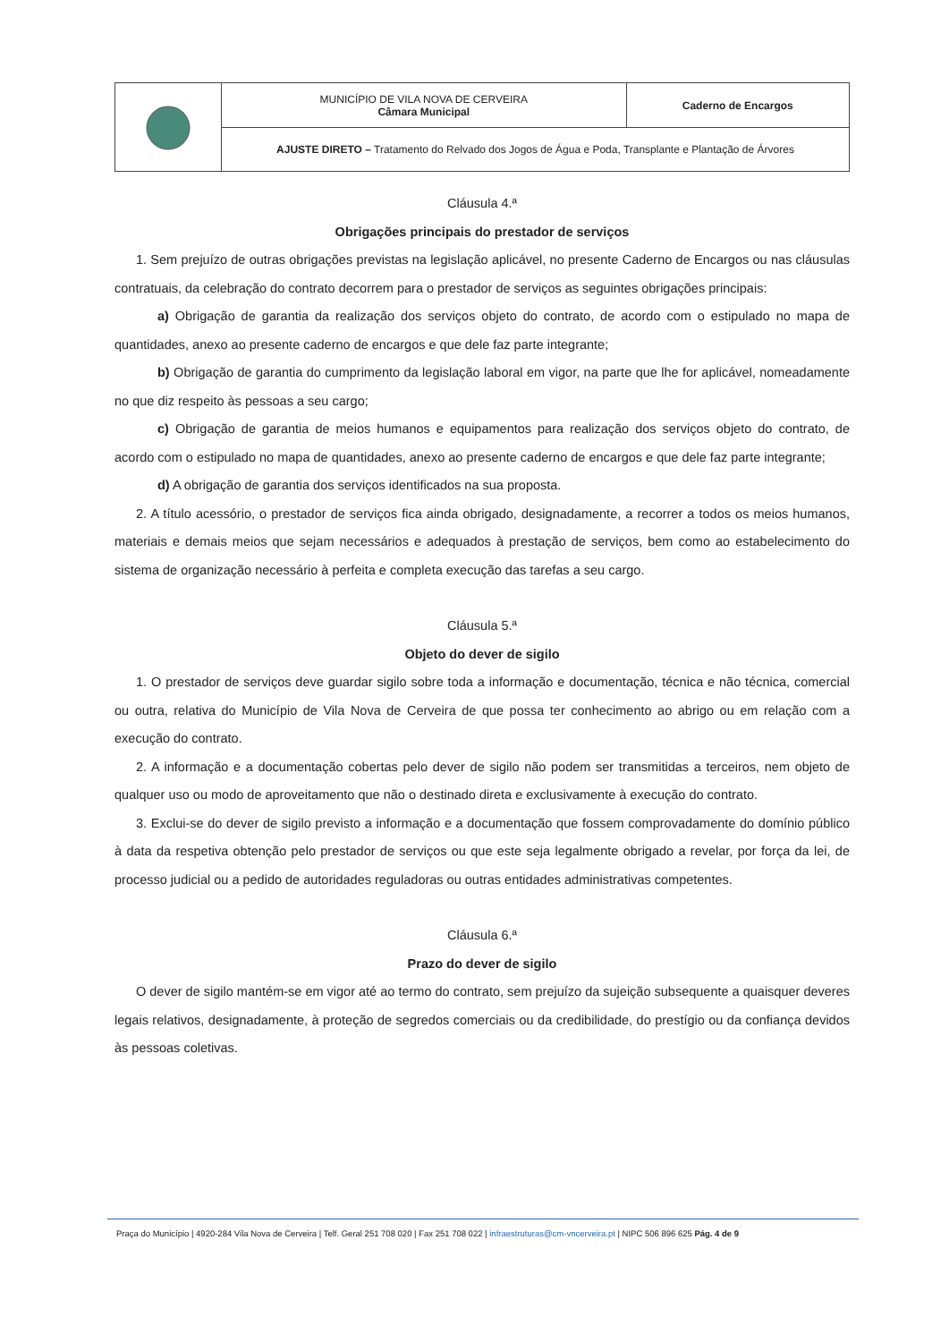| | MUNICÍPIO DE VILA NOVA DE CERVEIRA Câmara Municipal | Caderno de Encargos |
| | AJUSTE DIRETO – Tratamento do Relvado dos Jogos de Água e Poda, Transplante e Plantação de Árvores | |
Cláusula 4.ª
Obrigações principais do prestador de serviços
1. Sem prejuízo de outras obrigações previstas na legislação aplicável, no presente Caderno de Encargos ou nas cláusulas contratuais, da celebração do contrato decorrem para o prestador de serviços as seguintes obrigações principais:
a) Obrigação de garantia da realização dos serviços objeto do contrato, de acordo com o estipulado no mapa de quantidades, anexo ao presente caderno de encargos e que dele faz parte integrante;
b) Obrigação de garantia do cumprimento da legislação laboral em vigor, na parte que lhe for aplicável, nomeadamente no que diz respeito às pessoas a seu cargo;
c) Obrigação de garantia de meios humanos e equipamentos para realização dos serviços objeto do contrato, de acordo com o estipulado no mapa de quantidades, anexo ao presente caderno de encargos e que dele faz parte integrante;
d) A obrigação de garantia dos serviços identificados na sua proposta.
2. A título acessório, o prestador de serviços fica ainda obrigado, designadamente, a recorrer a todos os meios humanos, materiais e demais meios que sejam necessários e adequados à prestação de serviços, bem como ao estabelecimento do sistema de organização necessário à perfeita e completa execução das tarefas a seu cargo.
Cláusula 5.ª
Objeto do dever de sigilo
1. O prestador de serviços deve guardar sigilo sobre toda a informação e documentação, técnica e não técnica, comercial ou outra, relativa do Município de Vila Nova de Cerveira de que possa ter conhecimento ao abrigo ou em relação com a execução do contrato.
2. A informação e a documentação cobertas pelo dever de sigilo não podem ser transmitidas a terceiros, nem objeto de qualquer uso ou modo de aproveitamento que não o destinado direta e exclusivamente à execução do contrato.
3. Exclui-se do dever de sigilo previsto a informação e a documentação que fossem comprovadamente do domínio público à data da respetiva obtenção pelo prestador de serviços ou que este seja legalmente obrigado a revelar, por força da lei, de processo judicial ou a pedido de autoridades reguladoras ou outras entidades administrativas competentes.
Cláusula 6.ª
Prazo do dever de sigilo
O dever de sigilo mantém-se em vigor até ao termo do contrato, sem prejuízo da sujeição subsequente a quaisquer deveres legais relativos, designadamente, à proteção de segredos comerciais ou da credibilidade, do prestígio ou da confiança devidos às pessoas coletivas.
Praça do Município | 4920-284 Vila Nova de Cerveira | Telf. Geral 251 708 020 | Fax 251 708 022 | infraestruturas@cm-vncerveira.pt | NIPC 506 896 625 Pág. 4 de 9